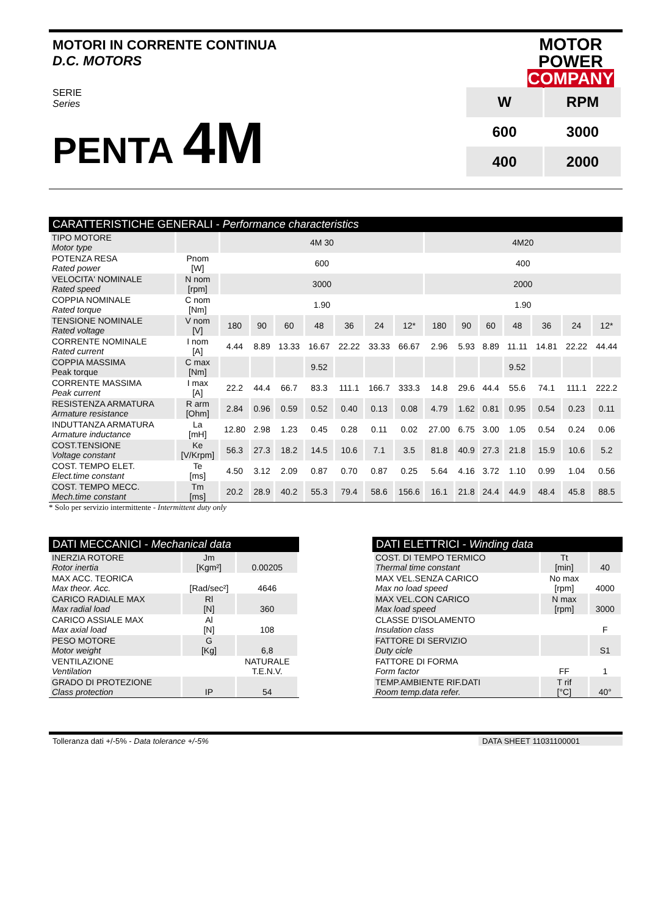MOTORI IN CORRENTE CONTINUA
D.C. MOTORS
MOTOR
POWER
COMPANY
SERIE
Series
PENTA 4M
| W | RPM |
| --- | --- |
| 600 | 3000 |
| 400 | 2000 |
CARATTERISTICHE GENERALI - Performance characteristics
| TIPO MOTORE Motor type | | 4M 30 | | | | | | | 4M20 | | | | | | |
| POTENZA RESA Rated power | Pnom [W] | 600 | | | | | | | 400 | | | | | | |
| VELOCITA' NOMINALE Rated speed | N nom [rpm] | 3000 | | | | | | | 2000 | | | | | | |
| COPPIA NOMINALE Rated torque | C nom [Nm] | 1.90 | | | | | | | 1.90 | | | | | | |
| TENSIONE NOMINALE Rated voltage | V nom [V] | 180 | 90 | 60 | 48 | 36 | 24 | 12* | 180 | 90 | 60 | 48 | 36 | 24 | 12* |
| CORRENTE NOMINALE Rated current | I nom [A] | 4.44 | 8.89 | 13.33 | 16.67 | 22.22 | 33.33 | 66.67 | 2.96 | 5.93 | 8.89 | 11.11 | 14.81 | 22.22 | 44.44 |
| COPPIA MASSIMA Peak torque | C max [Nm] | | | | 9.52 | | | | | | | 9.52 | | | |
| CORRENTE MASSIMA Peak current | I max [A] | 22.2 | 44.4 | 66.7 | 83.3 | 111.1 | 166.7 | 333.3 | 14.8 | 29.6 | 44.4 | 55.6 | 74.1 | 111.1 | 222.2 |
| RESISTENZA ARMATURA Armature resistance | R arm [Ohm] | 2.84 | 0.96 | 0.59 | 0.52 | 0.40 | 0.13 | 0.08 | 4.79 | 1.62 | 0.81 | 0.95 | 0.54 | 0.23 | 0.11 |
| INDUTTANZA ARMATURA Armature inductance | La [mH] | 12.80 | 2.98 | 1.23 | 0.45 | 0.28 | 0.11 | 0.02 | 27.00 | 6.75 | 3.00 | 1.05 | 0.54 | 0.24 | 0.06 |
| COST.TENSIONE Voltage constant | Ke [V/Krpm] | 56.3 | 27.3 | 18.2 | 14.5 | 10.6 | 7.1 | 3.5 | 81.8 | 40.9 | 27.3 | 21.8 | 15.9 | 10.6 | 5.2 |
| COST. TEMPO ELET. Elect.time constant | Te [ms] | 4.50 | 3.12 | 2.09 | 0.87 | 0.70 | 0.87 | 0.25 | 5.64 | 4.16 | 3.72 | 1.10 | 0.99 | 1.04 | 0.56 |
| COST. TEMPO MECC. Mech.time constant | Tm [ms] | 20.2 | 28.9 | 40.2 | 55.3 | 79.4 | 58.6 | 156.6 | 16.1 | 21.8 | 24.4 | 44.9 | 48.4 | 45.8 | 88.5 |
* Solo per servizio intermittente - Intermittent duty only
DATI MECCANICI - Mechanical data
| INERZIA ROTORE Rotor inertia | Jm [Kgm²] | 0.00205 |
| MAX ACC. TEORICA Max theor. Acc. | [Rad/sec²] | 4646 |
| CARICO RADIALE MAX Max radial load | Rl [N] | 360 |
| CARICO ASSIALE MAX Max axial load | Al [N] | 108 |
| PESO MOTORE Motor weight | G [Kg] | 6,8 |
| VENTILAZIONE Ventilation | | NATURALE T.E.N.V. |
| GRADO DI PROTEZIONE Class protection | IP | 54 |
DATI ELETTRICI - Winding data
| COST. DI TEMPO TERMICO Thermal time constant | Tt [min] | 40 |
| MAX VEL.SENZA CARICO Max no load speed | No max [rpm] | 4000 |
| MAX VEL.CON CARICO Max load speed | N max [rpm] | 3000 |
| CLASSE D'ISOLAMENTO Insulation class | | F |
| FATTORE DI SERVIZIO Duty cicle | | S1 |
| FATTORE DI FORMA Form factor | FF | 1 |
| TEMP.AMBIENTE RIF.DATI Room temp.data refer. | T rif [°C] | 40° |
Tolleranza dati +/-5% - Data tolerance +/-5%
DATA SHEET 11031100001